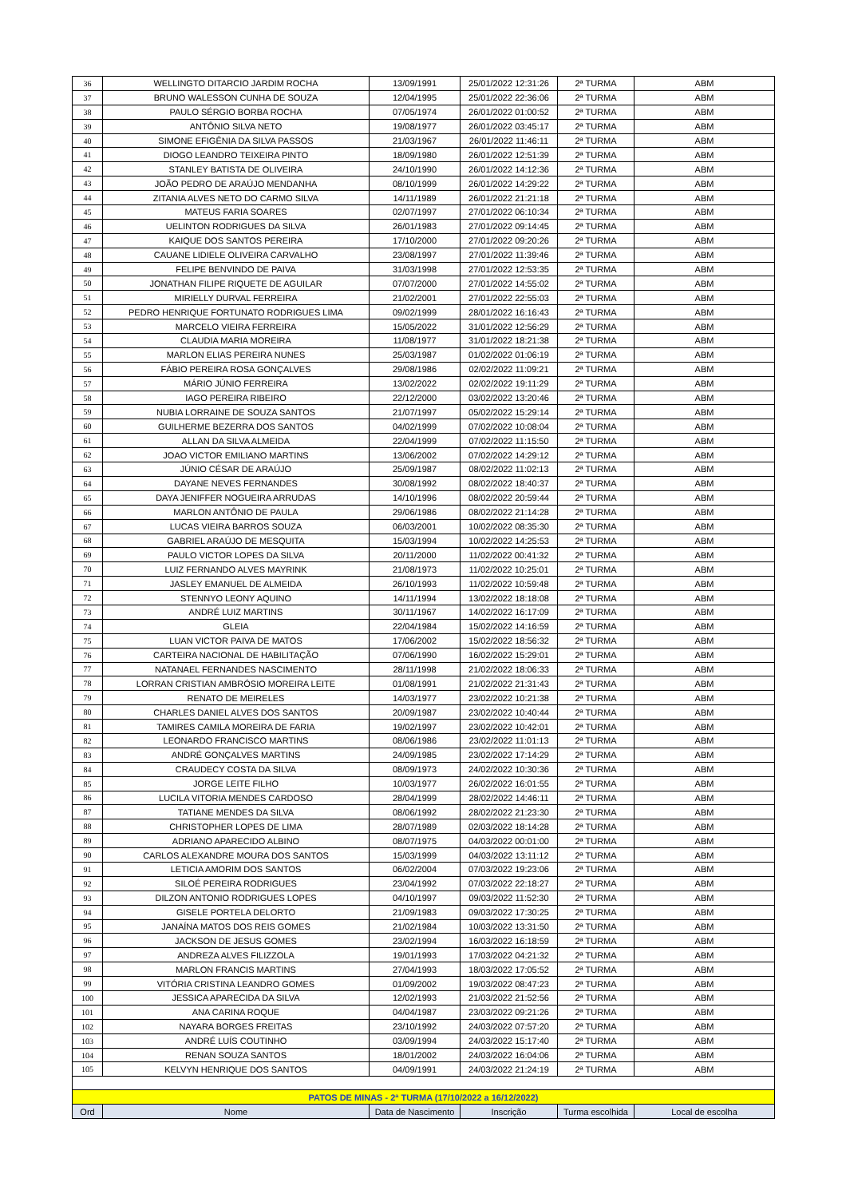| 36 | WELLINGTO DITARCIO JARDIM ROCHA | 13/09/1991 | 25/01/2022 12:31:26 | 2ª TURMA | ABM |
| 37 | BRUNO WALESSON CUNHA DE SOUZA | 12/04/1995 | 25/01/2022 22:36:06 | 2ª TURMA | ABM |
| 38 | PAULO SÉRGIO BORBA ROCHA | 07/05/1974 | 26/01/2022 01:00:52 | 2ª TURMA | ABM |
| 39 | ANTÔNIO SILVA NETO | 19/08/1977 | 26/01/2022 03:45:17 | 2ª TURMA | ABM |
| 40 | SIMONE EFIGÊNIA DA SILVA PASSOS | 21/03/1967 | 26/01/2022 11:46:11 | 2ª TURMA | ABM |
| 41 | DIOGO LEANDRO TEIXEIRA PINTO | 18/09/1980 | 26/01/2022 12:51:39 | 2ª TURMA | ABM |
| 42 | STANLEY BATISTA DE OLIVEIRA | 24/10/1990 | 26/01/2022 14:12:36 | 2ª TURMA | ABM |
| 43 | JOÃO PEDRO DE ARAÚJO MENDANHA | 08/10/1999 | 26/01/2022 14:29:22 | 2ª TURMA | ABM |
| 44 | ZITANIA ALVES NETO DO CARMO SILVA | 14/11/1989 | 26/01/2022 21:21:18 | 2ª TURMA | ABM |
| 45 | MATEUS FARIA SOARES | 02/07/1997 | 27/01/2022 06:10:34 | 2ª TURMA | ABM |
| 46 | UELINTON RODRIGUES DA SILVA | 26/01/1983 | 27/01/2022 09:14:45 | 2ª TURMA | ABM |
| 47 | KAIQUE DOS SANTOS PEREIRA | 17/10/2000 | 27/01/2022 09:20:26 | 2ª TURMA | ABM |
| 48 | CAUANE LIDIELE OLIVEIRA CARVALHO | 23/08/1997 | 27/01/2022 11:39:46 | 2ª TURMA | ABM |
| 49 | FELIPE BENVINDO DE PAIVA | 31/03/1998 | 27/01/2022 12:53:35 | 2ª TURMA | ABM |
| 50 | JONATHAN FILIPE RIQUETE DE AGUILAR | 07/07/2000 | 27/01/2022 14:55:02 | 2ª TURMA | ABM |
| 51 | MIRIELLY DURVAL FERREIRA | 21/02/2001 | 27/01/2022 22:55:03 | 2ª TURMA | ABM |
| 52 | PEDRO HENRIQUE FORTUNATO RODRIGUES LIMA | 09/02/1999 | 28/01/2022 16:16:43 | 2ª TURMA | ABM |
| 53 | MARCELO VIEIRA FERREIRA | 15/05/2022 | 31/01/2022 12:56:29 | 2ª TURMA | ABM |
| 54 | CLAUDIA MARIA MOREIRA | 11/08/1977 | 31/01/2022 18:21:38 | 2ª TURMA | ABM |
| 55 | MARLON ELIAS PEREIRA NUNES | 25/03/1987 | 01/02/2022 01:06:19 | 2ª TURMA | ABM |
| 56 | FÁBIO PEREIRA ROSA GONÇALVES | 29/08/1986 | 02/02/2022 11:09:21 | 2ª TURMA | ABM |
| 57 | MÁRIO JÚNIO FERREIRA | 13/02/2022 | 02/02/2022 19:11:29 | 2ª TURMA | ABM |
| 58 | IAGO PEREIRA RIBEIRO | 22/12/2000 | 03/02/2022 13:20:46 | 2ª TURMA | ABM |
| 59 | NUBIA LORRAINE DE SOUZA SANTOS | 21/07/1997 | 05/02/2022 15:29:14 | 2ª TURMA | ABM |
| 60 | GUILHERME BEZERRA DOS SANTOS | 04/02/1999 | 07/02/2022 10:08:04 | 2ª TURMA | ABM |
| 61 | ALLAN DA SILVA ALMEIDA | 22/04/1999 | 07/02/2022 11:15:50 | 2ª TURMA | ABM |
| 62 | JOAO VICTOR EMILIANO MARTINS | 13/06/2002 | 07/02/2022 14:29:12 | 2ª TURMA | ABM |
| 63 | JÚNIO CÉSAR DE ARAÚJO | 25/09/1987 | 08/02/2022 11:02:13 | 2ª TURMA | ABM |
| 64 | DAYANE NEVES FERNANDES | 30/08/1992 | 08/02/2022 18:40:37 | 2ª TURMA | ABM |
| 65 | DAYA JENIFFER NOGUEIRA ARRUDAS | 14/10/1996 | 08/02/2022 20:59:44 | 2ª TURMA | ABM |
| 66 | MARLON ANTÔNIO DE PAULA | 29/06/1986 | 08/02/2022 21:14:28 | 2ª TURMA | ABM |
| 67 | LUCAS VIEIRA BARROS SOUZA | 06/03/2001 | 10/02/2022 08:35:30 | 2ª TURMA | ABM |
| 68 | GABRIEL ARAÚJO DE MESQUITA | 15/03/1994 | 10/02/2022 14:25:53 | 2ª TURMA | ABM |
| 69 | PAULO VICTOR LOPES DA SILVA | 20/11/2000 | 11/02/2022 00:41:32 | 2ª TURMA | ABM |
| 70 | LUIZ FERNANDO ALVES MAYRINK | 21/08/1973 | 11/02/2022 10:25:01 | 2ª TURMA | ABM |
| 71 | JASLEY EMANUEL DE ALMEIDA | 26/10/1993 | 11/02/2022 10:59:48 | 2ª TURMA | ABM |
| 72 | STENNYO LEONY AQUINO | 14/11/1994 | 13/02/2022 18:18:08 | 2ª TURMA | ABM |
| 73 | ANDRÉ LUIZ MARTINS | 30/11/1967 | 14/02/2022 16:17:09 | 2ª TURMA | ABM |
| 74 | GLEIA | 22/04/1984 | 15/02/2022 14:16:59 | 2ª TURMA | ABM |
| 75 | LUAN VICTOR PAIVA DE MATOS | 17/06/2002 | 15/02/2022 18:56:32 | 2ª TURMA | ABM |
| 76 | CARTEIRA NACIONAL DE HABILITAÇÃO | 07/06/1990 | 16/02/2022 15:29:01 | 2ª TURMA | ABM |
| 77 | NATANAEL FERNANDES NASCIMENTO | 28/11/1998 | 21/02/2022 18:06:33 | 2ª TURMA | ABM |
| 78 | LORRAN CRISTIAN AMBRÓSIO MOREIRA LEITE | 01/08/1991 | 21/02/2022 21:31:43 | 2ª TURMA | ABM |
| 79 | RENATO DE MEIRELES | 14/03/1977 | 23/02/2022 10:21:38 | 2ª TURMA | ABM |
| 80 | CHARLES DANIEL ALVES DOS SANTOS | 20/09/1987 | 23/02/2022 10:40:44 | 2ª TURMA | ABM |
| 81 | TAMIRES CAMILA MOREIRA DE FARIA | 19/02/1997 | 23/02/2022 10:42:01 | 2ª TURMA | ABM |
| 82 | LEONARDO FRANCISCO MARTINS | 08/06/1986 | 23/02/2022 11:01:13 | 2ª TURMA | ABM |
| 83 | ANDRÉ GONÇALVES MARTINS | 24/09/1985 | 23/02/2022 17:14:29 | 2ª TURMA | ABM |
| 84 | CRAUDECY COSTA DA SILVA | 08/09/1973 | 24/02/2022 10:30:36 | 2ª TURMA | ABM |
| 85 | JORGE LEITE FILHO | 10/03/1977 | 26/02/2022 16:01:55 | 2ª TURMA | ABM |
| 86 | LUCILA VITORIA MENDES CARDOSO | 28/04/1999 | 28/02/2022 14:46:11 | 2ª TURMA | ABM |
| 87 | TATIANE MENDES DA SILVA | 08/06/1992 | 28/02/2022 21:23:30 | 2ª TURMA | ABM |
| 88 | CHRISTOPHER LOPES DE LIMA | 28/07/1989 | 02/03/2022 18:14:28 | 2ª TURMA | ABM |
| 89 | ADRIANO APARECIDO ALBINO | 08/07/1975 | 04/03/2022 00:01:00 | 2ª TURMA | ABM |
| 90 | CARLOS ALEXANDRE MOURA DOS SANTOS | 15/03/1999 | 04/03/2022 13:11:12 | 2ª TURMA | ABM |
| 91 | LETICIA AMORIM DOS SANTOS | 06/02/2004 | 07/03/2022 19:23:06 | 2ª TURMA | ABM |
| 92 | SILOÉ PEREIRA RODRIGUES | 23/04/1992 | 07/03/2022 22:18:27 | 2ª TURMA | ABM |
| 93 | DILZON ANTONIO RODRIGUES LOPES | 04/10/1997 | 09/03/2022 11:52:30 | 2ª TURMA | ABM |
| 94 | GISELE PORTELA DELORTO | 21/09/1983 | 09/03/2022 17:30:25 | 2ª TURMA | ABM |
| 95 | JANAÍNA MATOS DOS REIS GOMES | 21/02/1984 | 10/03/2022 13:31:50 | 2ª TURMA | ABM |
| 96 | JACKSON DE JESUS GOMES | 23/02/1994 | 16/03/2022 16:18:59 | 2ª TURMA | ABM |
| 97 | ANDREZA ALVES FILIZZOLA | 19/01/1993 | 17/03/2022 04:21:32 | 2ª TURMA | ABM |
| 98 | MARLON FRANCIS MARTINS | 27/04/1993 | 18/03/2022 17:05:52 | 2ª TURMA | ABM |
| 99 | VITÓRIA CRISTINA LEANDRO GOMES | 01/09/2002 | 19/03/2022 08:47:23 | 2ª TURMA | ABM |
| 100 | JESSICA APARECIDA DA SILVA | 12/02/1993 | 21/03/2022 21:52:56 | 2ª TURMA | ABM |
| 101 | ANA CARINA ROQUE | 04/04/1987 | 23/03/2022 09:21:26 | 2ª TURMA | ABM |
| 102 | NAYARA BORGES FREITAS | 23/10/1992 | 24/03/2022 07:57:20 | 2ª TURMA | ABM |
| 103 | ANDRÉ LUÍS COUTINHO | 03/09/1994 | 24/03/2022 15:17:40 | 2ª TURMA | ABM |
| 104 | RENAN SOUZA SANTOS | 18/01/2002 | 24/03/2022 16:04:06 | 2ª TURMA | ABM |
| 105 | KELVYN HENRIQUE DOS SANTOS | 04/09/1991 | 24/03/2022 21:24:19 | 2ª TURMA | ABM |
| PATOS DE MINAS - 2ª TURMA (17/10/2022 a 16/12/2022) | | | | | |
| Ord | Nome | Data de Nascimento | Inscrição | Turma escolhida | Local de escolha |